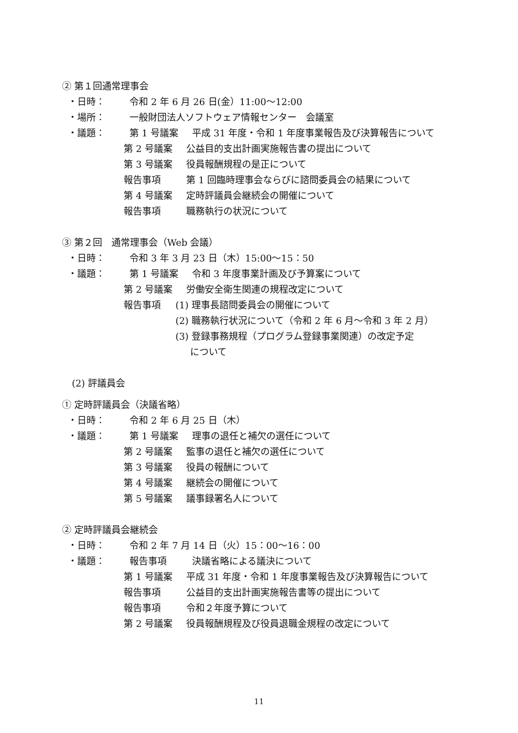② 第１回通常理事会
・日時： 令和 2 年 6 月 26 日(金）11:00～12:00
・場所： 一般財団法人ソフトウェア情報センター　会議室
・議題： 第 1 号議案 平成 31 年度・令和 1 年度事業報告及び決算報告について
第 2 号議案 公益目的支出計画実施報告書の提出について
第 3 号議案 役員報酬規程の是正について
報告事項 第 1 回臨時理事会ならびに諮問委員会の結果について
第 4 号議案 定時評議員会継続会の開催について
報告事項 職務執行の状況について
③ 第２回　通常理事会（Web 会議）
・日時： 令和 3 年 3 月 23 日（木）15:00～15：50
・議題： 第 1 号議案 令和 3 年度事業計画及び予算案について
第 2 号議案 労働安全衛生関連の規程改定について
報告事項 (1) 理事長諮問委員会の開催について
(2) 職務執行状況について（令和 2 年 6 月～令和 3 年 2 月）
(3) 登録事務規程（プログラム登録事業関連）の改定予定
について
(2) 評議員会
① 定時評議員会（決議省略）
・日時： 令和 2 年 6 月 25 日（木）
・議題： 第 1 号議案 理事の退任と補欠の選任について
第 2 号議案 監事の退任と補欠の選任について
第 3 号議案 役員の報酬について
第 4 号議案 継続会の開催について
第 5 号議案 議事録署名人について
② 定時評議員会継続会
・日時： 令和 2 年 7 月 14 日（火）15：00～16：00
・議題： 報告事項 決議省略による議決について
第 1 号議案 平成 31 年度・令和 1 年度事業報告及び決算報告について
報告事項 公益目的支出計画実施報告書等の提出について
報告事項 令和２年度予算について
第 2 号議案 役員報酬規程及び役員退職金規程の改定について
11